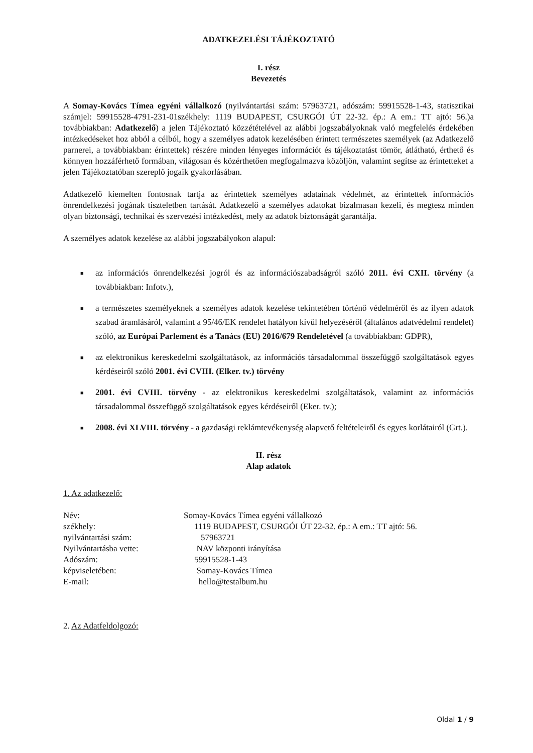ADATKEZELÉSI TÁJÉKOZTATÓ
I. rész
Bevezetés
A Somay-Kovács Tímea egyéni vállalkozó (nyilvántartási szám: 57963721, adószám: 59915528-1-43, statisztikai számjel: 59915528-4791-231-01székhely: 1119 BUDAPEST, CSURGÓI ÚT 22-32. ép.: A em.: TT ajtó: 56.)a továbbiakban: Adatkezelő) a jelen Tájékoztató közzétételével az alábbi jogszabályoknak való megfelelés érdekében intézkedéseket hoz abból a célból, hogy a személyes adatok kezelésében érintett természetes személyek (az Adatkezelő parnerei, a továbbiakban: érintettek) részére minden lényeges információt és tájékoztatást tömör, átlátható, érthető és könnyen hozzáférhető formában, világosan és közérthetően megfogalmazva közöljön, valamint segítse az érintetteket a jelen Tájékoztatóban szereplő jogaik gyakorlásában.
Adatkezelő kiemelten fontosnak tartja az érintettek személyes adatainak védelmét, az érintettek információs önrendelkezési jogának tiszteletben tartását. Adatkezelő a személyes adatokat bizalmasan kezeli, és megtesz minden olyan biztonsági, technikai és szervezési intézkedést, mely az adatok biztonságát garantálja.
A személyes adatok kezelése az alábbi jogszabályokon alapul:
■ az információs önrendelkezési jogról és az információszabadságról szóló 2011. évi CXII. törvény (a továbbiakban: Infotv.),
■ a természetes személyeknek a személyes adatok kezelése tekintetében történő védelméről és az ilyen adatok szabad áramlásáról, valamint a 95/46/EK rendelet hatályon kívül helyezéséről (általános adatvédelmi rendelet) szóló, az Európai Parlement és a Tanács (EU) 2016/679 Rendeletével (a továbbiakban: GDPR),
■ az elektronikus kereskedelmi szolgáltatások, az információs társadalommal összefüggő szolgáltatások egyes kérdéseiről szóló 2001. évi CVIII. (Elker. tv.) törvény
■ 2001. évi CVIII. törvény - az elektronikus kereskedelmi szolgáltatások, valamint az információs társadalommal összefüggő szolgáltatások egyes kérdéseiről (Eker. tv.);
■ 2008. évi XLVIII. törvény - a gazdasági reklámtevékenység alapvető feltételeiről és egyes korlátairól (Grt.).
II. rész
Alap adatok
1. Az adatkezelő:
| Név: | Somay-Kovács Tímea egyéni vállalkozó |
| székhely: | 1119 BUDAPEST, CSURGÓI ÚT 22-32. ép.: A em.: TT ajtó: 56. |
| nyilvántartási szám: | 57963721 |
| Nyilvántartásba vette: | NAV központi irányítása |
| Adószám: | 59915528-1-43 |
| képviseletében: | Somay-Kovács Tímea |
| E-mail: | hello@testalbum.hu |
2. Az Adatfeldolgozó:
Oldal 1 / 9